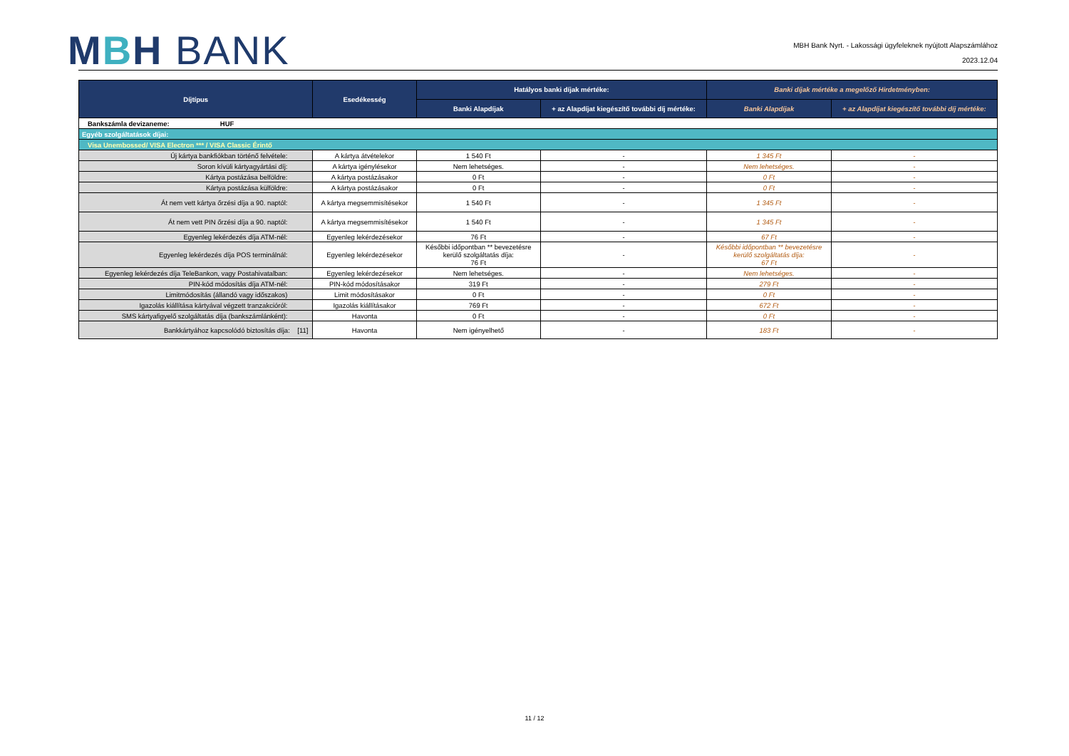MBH BANK
MBH Bank Nyrt. - Lakossági ügyfeleknek nyújtott Alapszámlához
2023.12.04
| Díjtípus | Esedékesség | Hatályos banki díjak mértéke: | | Banki díjak mértéke a megelőző Hirdetményben: | |
| --- | --- | --- | --- | --- | --- |
| | | Banki Alapdíjak | + az Alapdíjat kiegészítő további díj mértéke: | Banki Alapdíjak | + az Alapdíjat kiegészítő további díj mértéke: |
| Bankszámla devizaneme: HUF | | | | | |
| Egyéb szolgáltatások díjai: | | | | | |
| Visa Unembossed/ VISA Electron *** / VISA Classic Érintő | | | | | |
| Új kártya bankfiókban történő felvétele: | A kártya átvételekor | 1 540 Ft | - | 1 345 Ft | - |
| Soron kívüli kártyagyártási díj: | A kártya igénylésekor | Nem lehetséges. | - | Nem lehetséges. | - |
| Kártya postázása belföldre: | A kártya postázásakor | 0 Ft | - | 0 Ft | - |
| Kártya postázása külföldre: | A kártya postázásakor | 0 Ft | - | 0 Ft | - |
| Át nem vett kártya őrzési díja a 90. naptól: | A kártya megsemmisítésekor | 1 540 Ft | - | 1 345 Ft | - |
| Át nem vett PIN őrzési díja a 90. naptól: | A kártya megsemmisítésekor | 1 540 Ft | - | 1 345 Ft | - |
| Egyenleg lekérdezés díja ATM-nél: | Egyenleg lekérdezésekor | 76 Ft | - | 67 Ft | - |
| Egyenleg lekérdezés díja POS terminálnál: | Egyenleg lekérdezésekor | Későbbi időpontban ** bevezetésre kerülő szolgáltatás díja: 76 Ft | - | Későbbi időpontban ** bevezetésre kerülő szolgáltatás díja: 67 Ft | - |
| Egyenleg lekérdezés díja TeleBankon, vagy Postahivatalban: | Egyenleg lekérdezésekor | Nem lehetséges. | - | Nem lehetséges. | - |
| PIN-kód módosítás díja ATM-nél: | PIN-kód módosításakor | 319 Ft | - | 279 Ft | - |
| Limitmódosítás (állandó vagy időszakos) | Limit módosításakor | 0 Ft | - | 0 Ft | - |
| Igazolás kiállítása kártyával végzett tranzakcióról: | Igazolás kiállításakor | 769 Ft | - | 672 Ft | - |
| SMS kártyafigyelő szolgáltatás díja (bankszámlánként): | Havonta | 0 Ft | - | 0 Ft | - |
| Bankkártyához kapcsolódó biztosítás díja: [11] | Havonta | Nem igényelhető | - | 183 Ft | - |
11 / 12